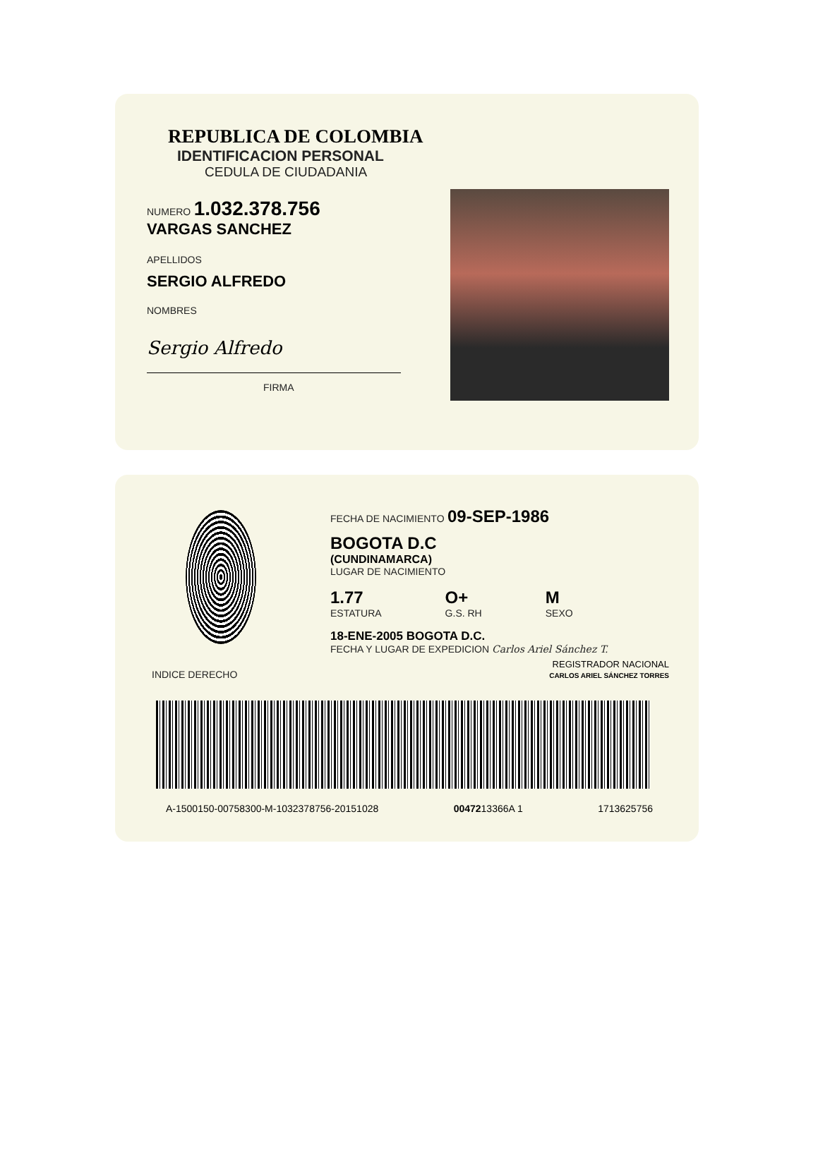REPUBLICA DE COLOMBIA
IDENTIFICACION PERSONAL
CEDULA DE CIUDADANIA
NUMERO 1.032.378.756
VARGAS SANCHEZ
APELLIDOS
SERGIO ALFREDO
NOMBRES
Sergio Alfredo
FIRMA
INDICE DERECHO
FECHA DE NACIMIENTO 09-SEP-1986
BOGOTA D.C
(CUNDINAMARCA)
LUGAR DE NACIMIENTO
1.77
ESTATURA
O+
G.S. RH
M
SEXO
18-ENE-2005 BOGOTA D.C.
FECHA Y LUGAR DE EXPEDICION Carlos Ariel Sánchez T.
REGISTRADOR NACIONAL
CARLOS ARIEL SÁNCHEZ TORRES
A-1500150-00758300-M-1032378756-20151028 0047213366A 1 1713625756